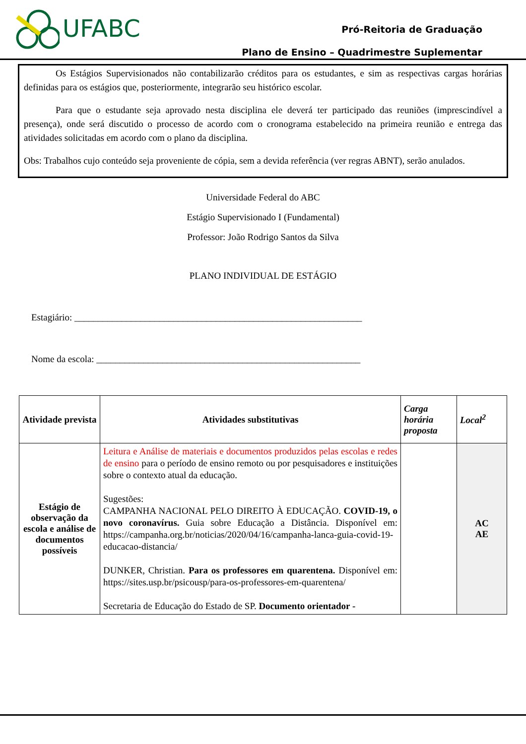UFABC
Pró-Reitoria de Graduação
Plano de Ensino – Quadrimestre Suplementar
Os Estágios Supervisionados não contabilizarão créditos para os estudantes, e sim as respectivas cargas horárias definidas para os estágios que, posteriormente, integrarão seu histórico escolar.
Para que o estudante seja aprovado nesta disciplina ele deverá ter participado das reuniões (imprescindível a presença), onde será discutido o processo de acordo com o cronograma estabelecido na primeira reunião e entrega das atividades solicitadas em acordo com o plano da disciplina.
Obs: Trabalhos cujo conteúdo seja proveniente de cópia, sem a devida referência (ver regras ABNT), serão anulados.
Universidade Federal do ABC
Estágio Supervisionado I (Fundamental)
Professor: João Rodrigo Santos da Silva
PLANO INDIVIDUAL DE ESTÁGIO
Estagiário: _____________________________________________________________
Nome da escola: ________________________________________________________
| Atividade prevista | Atividades substitutivas | Carga horária proposta | Local<sup>2</sup> |
| --- | --- | --- | --- |
| Estágio de observação da escola e análise de documentos possíveis | Leitura e Análise de materiais e documentos produzidos pelas escolas e redes de ensino para o período de ensino remoto ou por pesquisadores e instituições sobre o contexto atual da educação. Sugestões: CAMPANHA NACIONAL PELO DIREITO À EDUCAÇÃO. COVID-19, o novo coronavírus. Guia sobre Educação a Distância. Disponível em: https://campanha.org.br/noticias/2020/04/16/campanha-lanca-guia-covid-19-educacao-distancia/ DUNKER, Christian. Para os professores em quarentena. Disponível em: https://sites.usp.br/psicousp/para-os-professores-em-quarentena/ Secretaria de Educação do Estado de SP. Documento orientador - | | AC AE |